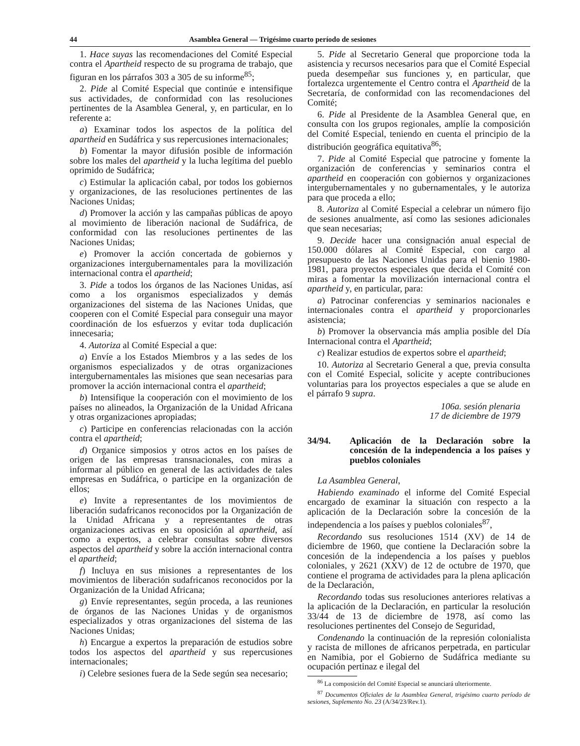44 Asamblea General — Trigésimo cuarto período de sesiones
1. Hace suyas las recomendaciones del Comité Especial contra el Apartheid respecto de su programa de trabajo, que figuran en los párrafos 303 a 305 de su informe<sup>85</sup>;
2. Pide al Comité Especial que continúe e intensifique sus actividades, de conformidad con las resoluciones pertinentes de la Asamblea General, y, en particular, en lo referente a:
a) Examinar todos los aspectos de la política del apartheid en Sudáfrica y sus repercusiones internacionales;
b) Fomentar la mayor difusión posible de información sobre los males del apartheid y la lucha legítima del pueblo oprimido de Sudáfrica;
c) Estimular la aplicación cabal, por todos los gobiernos y organizaciones, de las resoluciones pertinentes de las Naciones Unidas;
d) Promover la acción y las campañas públicas de apoyo al movimiento de liberación nacional de Sudáfrica, de conformidad con las resoluciones pertinentes de las Naciones Unidas;
e) Promover la acción concertada de gobiernos y organizaciones intergubernamentales para la movilización internacional contra el apartheid;
3. Pide a todos los órganos de las Naciones Unidas, así como a los organismos especializados y demás organizaciones del sistema de las Naciones Unidas, que cooperen con el Comité Especial para conseguir una mayor coordinación de los esfuerzos y evitar toda duplicación innecesaria;
4. Autoriza al Comité Especial a que:
a) Envíe a los Estados Miembros y a las sedes de los organismos especializados y de otras organizaciones intergubernamentales las misiones que sean necesarias para promover la acción internacional contra el apartheid;
b) Intensifique la cooperación con el movimiento de los países no alineados, la Organización de la Unidad Africana y otras organizaciones apropiadas;
c) Participe en conferencias relacionadas con la acción contra el apartheid;
d) Organice simposios y otros actos en los países de origen de las empresas transnacionales, con miras a informar al público en general de las actividades de tales empresas en Sudáfrica, o participe en la organización de ellos;
e) Invite a representantes de los movimientos de liberación sudafricanos reconocidos por la Organización de la Unidad Africana y a representantes de otras organizaciones activas en su oposición al apartheid, así como a expertos, a celebrar consultas sobre diversos aspectos del apartheid y sobre la acción internacional contra el apartheid;
f) Incluya en sus misiones a representantes de los movimientos de liberación sudafricanos reconocidos por la Organización de la Unidad Africana;
g) Envíe representantes, según proceda, a las reuniones de órganos de las Naciones Unidas y de organismos especializados y otras organizaciones del sistema de las Naciones Unidas;
h) Encargue a expertos la preparación de estudios sobre todos los aspectos del apartheid y sus repercusiones internacionales;
i) Celebre sesiones fuera de la Sede según sea necesario;
5. Pide al Secretario General que proporcione toda la asistencia y recursos necesarios para que el Comité Especial pueda desempeñar sus funciones y, en particular, que fortalezca urgentemente el Centro contra el Apartheid de la Secretaría, de conformidad con las recomendaciones del Comité;
6. Pide al Presidente de la Asamblea General que, en consulta con los grupos regionales, amplíe la composición del Comité Especial, teniendo en cuenta el principio de la distribución geográfica equitativa<sup>86</sup>;
7. Pide al Comité Especial que patrocine y fomente la organización de conferencias y seminarios contra el apartheid en cooperación con gobiernos y organizaciones intergubernamentales y no gubernamentales, y le autoriza para que proceda a ello;
8. Autoriza al Comité Especial a celebrar un número fijo de sesiones anualmente, así como las sesiones adicionales que sean necesarias;
9. Decide hacer una consignación anual especial de 150.000 dólares al Comité Especial, con cargo al presupuesto de las Naciones Unidas para el bienio 1980-1981, para proyectos especiales que decida el Comité con miras a fomentar la movilización internacional contra el apartheid y, en particular, para:
a) Patrocinar conferencias y seminarios nacionales e internacionales contra el apartheid y proporcionarles asistencia;
b) Promover la observancia más amplia posible del Día Internacional contra el Apartheid;
c) Realizar estudios de expertos sobre el apartheid;
10. Autoriza al Secretario General a que, previa consulta con el Comité Especial, solicite y acepte contribuciones voluntarias para los proyectos especiales a que se alude en el párrafo 9 supra.
106a. sesión plenaria
17 de diciembre de 1979
34/94. Aplicación de la Declaración sobre la concesión de la independencia a los países y pueblos coloniales
La Asamblea General,
Habiendo examinado el informe del Comité Especial encargado de examinar la situación con respecto a la aplicación de la Declaración sobre la concesión de la independencia a los países y pueblos coloniales<sup>87</sup>,
Recordando sus resoluciones 1514 (XV) de 14 de diciembre de 1960, que contiene la Declaración sobre la concesión de la independencia a los países y pueblos coloniales, y 2621 (XXV) de 12 de octubre de 1970, que contiene el programa de actividades para la plena aplicación de la Declaración,
Recordando todas sus resoluciones anteriores relativas a la aplicación de la Declaración, en particular la resolución 33/44 de 13 de diciembre de 1978, así como las resoluciones pertinentes del Consejo de Seguridad,
Condenando la continuación de la represión colonialista y racista de millones de africanos perpetrada, en particular en Namibia, por el Gobierno de Sudáfrica mediante su ocupación pertinaz e ilegal del
<sup>86</sup> La composición del Comité Especial se anunciará ulteriormente.
<sup>87</sup> Documentos Oficiales de la Asamblea General, trigésimo cuarto período de sesiones, Suplemento No. 23 (A/34/23/Rev.1).